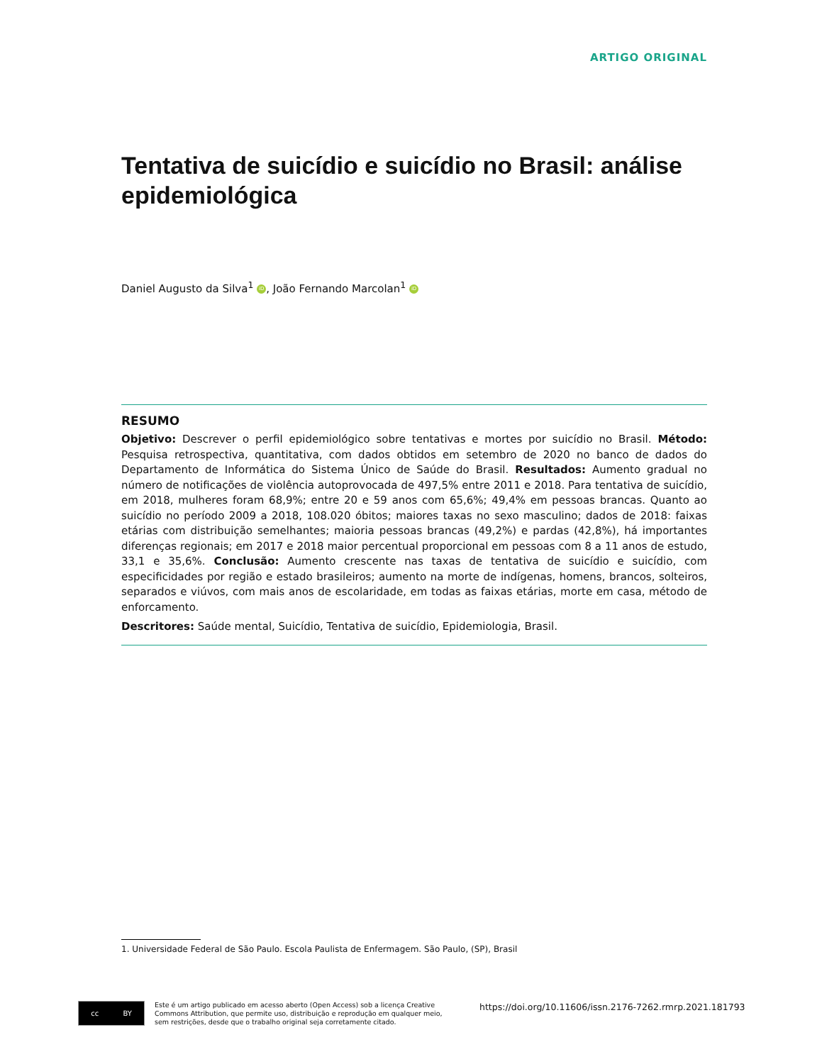ARTIGO ORIGINAL
Tentativa de suicídio e suicídio no Brasil: análise epidemiológica
Daniel Augusto da Silva<sup>1</sup> iD, João Fernando Marcolan<sup>1</sup> iD
RESUMO
Objetivo: Descrever o perfil epidemiológico sobre tentativas e mortes por suicídio no Brasil. Método: Pesquisa retrospectiva, quantitativa, com dados obtidos em setembro de 2020 no banco de dados do Departamento de Informática do Sistema Único de Saúde do Brasil. Resultados: Aumento gradual no número de notificações de violência autoprovocada de 497,5% entre 2011 e 2018. Para tentativa de suicídio, em 2018, mulheres foram 68,9%; entre 20 e 59 anos com 65,6%; 49,4% em pessoas brancas. Quanto ao suicídio no período 2009 a 2018, 108.020 óbitos; maiores taxas no sexo masculino; dados de 2018: faixas etárias com distribuição semelhantes; maioria pessoas brancas (49,2%) e pardas (42,8%), há importantes diferenças regionais; em 2017 e 2018 maior percentual proporcional em pessoas com 8 a 11 anos de estudo, 33,1 e 35,6%. Conclusão: Aumento crescente nas taxas de tentativa de suicídio e suicídio, com especificidades por região e estado brasileiros; aumento na morte de indígenas, homens, brancos, solteiros, separados e viúvos, com mais anos de escolaridade, em todas as faixas etárias, morte em casa, método de enforcamento.
Descritores: Saúde mental, Suicídio, Tentativa de suicídio, Epidemiologia, Brasil.
1. Universidade Federal de São Paulo. Escola Paulista de Enfermagem. São Paulo, (SP), Brasil
cc BY
Este é um artigo publicado em acesso aberto (Open Access) sob a licença Creative
Commons Attribution, que permite uso, distribuição e reprodução em qualquer meio,
sem restrições, desde que o trabalho original seja corretamente citado.
https://doi.org/10.11606/issn.2176-7262.rmrp.2021.181793